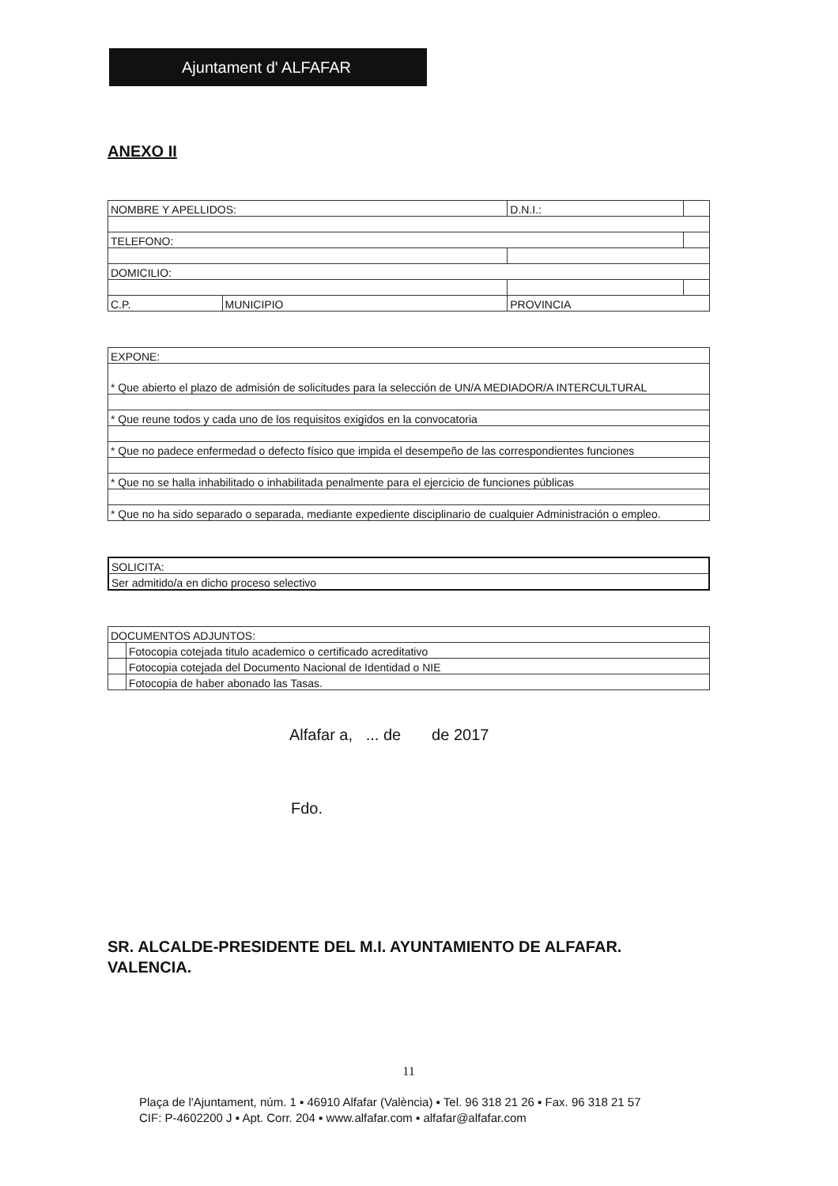Ajuntament d' ALFAFAR
ANEXO II
| NOMBRE Y APELLIDOS: | | D.N.I.: | |
| TELEFONO: | | | |
| DOMICILIO: | | | |
| C.P. | MUNICIPIO | PROVINCIA | |
| EXPONE: |
| * Que abierto el plazo de admisión de solicitudes para la selección de UN/A MEDIADOR/A INTERCULTURAL |
| * Que reune todos y cada uno de los requisitos exigidos en la convocatoria |
| * Que no padece enfermedad o defecto físico que impida el desempeño de las correspondientes funciones |
| * Que no se halla inhabilitado o inhabilitada penalmente para el ejercicio de funciones públicas |
| * Que no ha sido separado o separada, mediante expediente disciplinario de cualquier Administración o empleo. |
| SOLICITA: |
| Ser admitido/a en dicho proceso selectivo |
| DOCUMENTOS ADJUNTOS: | |
| | Fotocopia cotejada titulo academico o certificado acreditativo |
| | Fotocopia cotejada del Documento Nacional de Identidad o NIE |
| | Fotocopia de haber abonado las Tasas. |
Alfafar a, ... de de 2017
Fdo.
SR. ALCALDE-PRESIDENTE DEL M.I. AYUNTAMIENTO DE ALFAFAR.
VALENCIA.
11
Plaça de l'Ajuntament, núm. 1 ▪ 46910 Alfafar (València) ▪ Tel. 96 318 21 26 ▪ Fax. 96 318 21 57
CIF: P-4602200 J ▪ Apt. Corr. 204 ▪ www.alfafar.com ▪ alfafar@alfafar.com